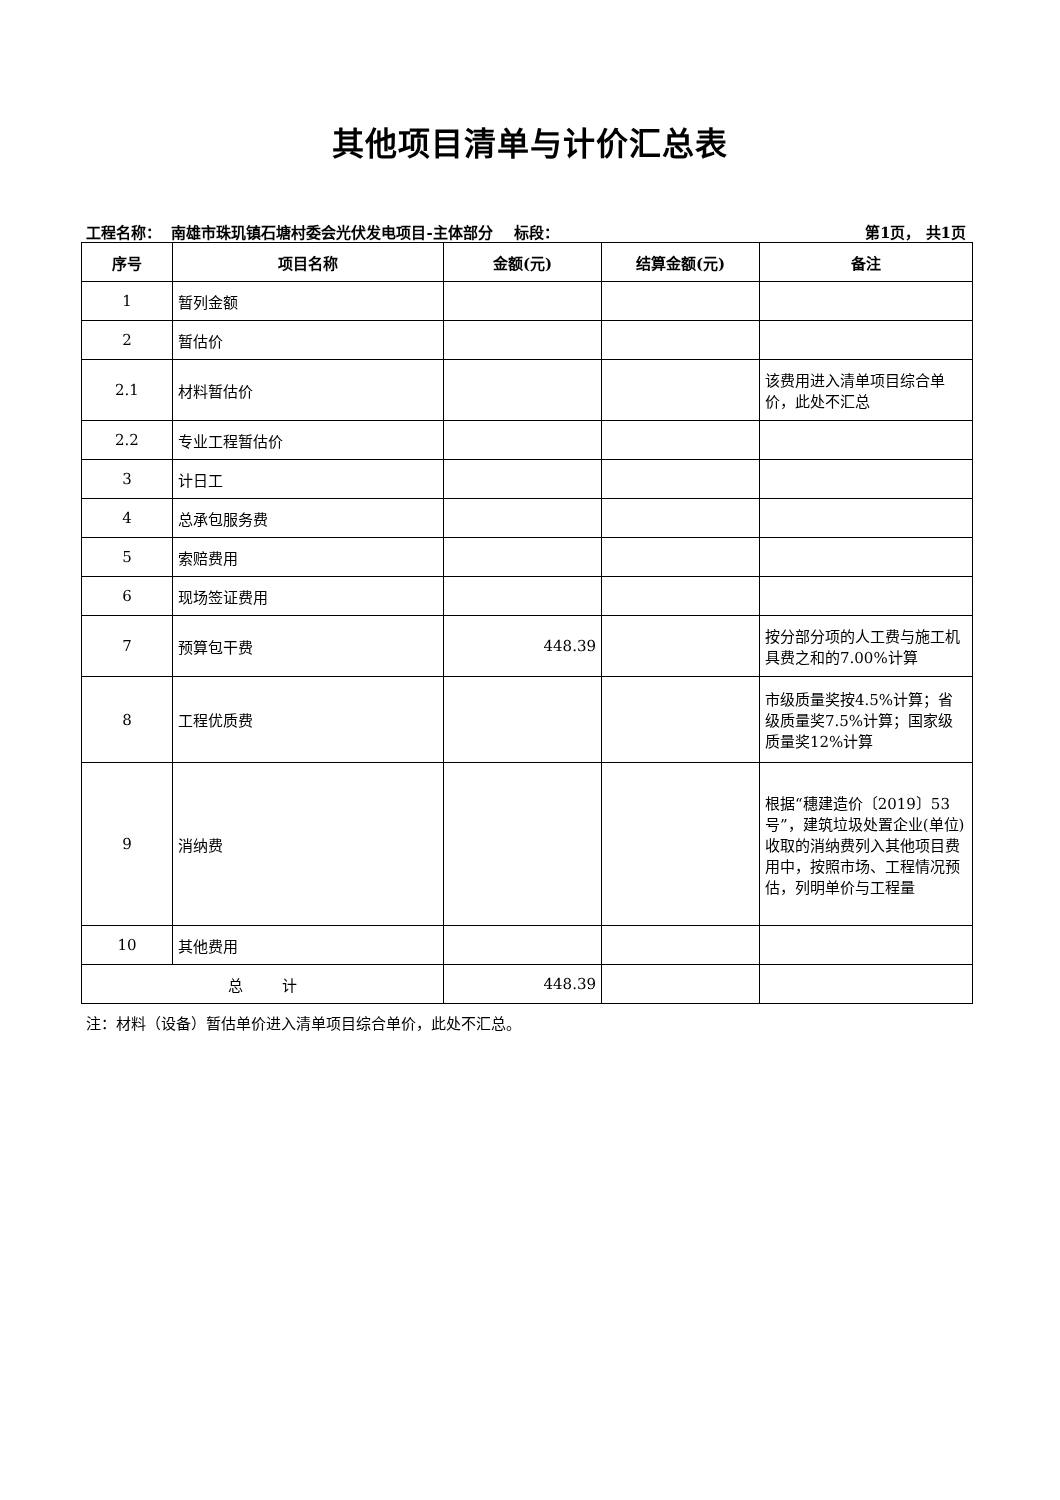其他项目清单与计价汇总表
工程名称： 南雄市珠玑镇石塘村委会光伏发电项目-主体部分 标段： 第1页， 共1页
| 序号 | 项目名称 | 金额(元) | 结算金额(元) | 备注 |
| --- | --- | --- | --- | --- |
| 1 | 暂列金额 | | | |
| 2 | 暂估价 | | | |
| 2.1 | 材料暂估价 | | | 该费用进入清单项目综合单价，此处不汇总 |
| 2.2 | 专业工程暂估价 | | | |
| 3 | 计日工 | | | |
| 4 | 总承包服务费 | | | |
| 5 | 索赔费用 | | | |
| 6 | 现场签证费用 | | | |
| 7 | 预算包干费 | 448.39 | | 按分部分项的人工费与施工机具费之和的7.00%计算 |
| 8 | 工程优质费 | | | 市级质量奖按4.5%计算；省级质量奖7.5%计算；国家级质量奖12%计算 |
| 9 | 消纳费 | | | 根据“穗建造价〔2019〕53号”，建筑垃圾处置企业(单位)收取的消纳费列入其他项目费用中，按照市场、工程情况预估，列明单价与工程量 |
| 10 | 其他费用 | | | |
| 总 计 | | 448.39 | | |
注：材料（设备）暂估单价进入清单项目综合单价，此处不汇总。